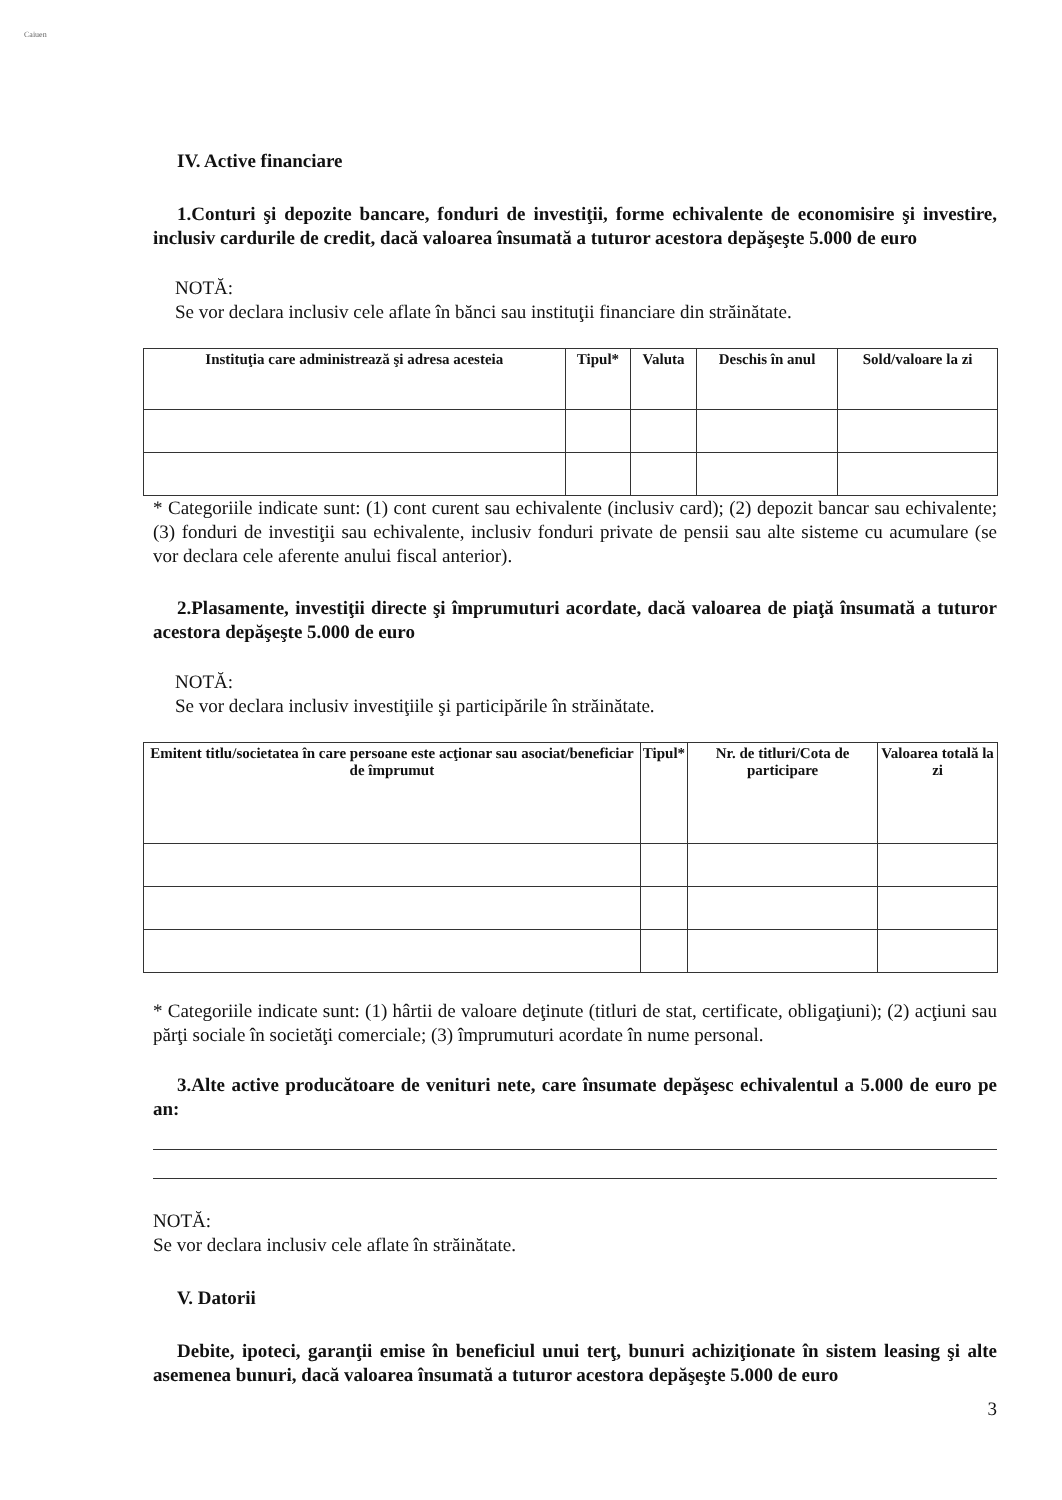Caiuen
IV. Active financiare
1.Conturi şi depozite bancare, fonduri de investiţii, forme echivalente de economisire şi investire, inclusiv cardurile de credit, dacă valoarea însumată a tuturor acestora depăşeşte 5.000 de euro
NOTĂ:
Se vor declara inclusiv cele aflate în bănci sau instituţii financiare din străinătate.
| Instituţia care administrează şi adresa acesteia | Tipul* | Valuta | Deschis în anul | Sold/valoare la zi |
| --- | --- | --- | --- | --- |
* Categoriile indicate sunt: (1) cont curent sau echivalente (inclusiv card); (2) depozit bancar sau echivalente; (3) fonduri de investiţii sau echivalente, inclusiv fonduri private de pensii sau alte sisteme cu acumulare (se vor declara cele aferente anului fiscal anterior).
2.Plasamente, investiţii directe şi împrumuturi acordate, dacă valoarea de piaţă însumată a tuturor acestora depăşeşte 5.000 de euro
NOTĂ:
Se vor declara inclusiv investiţiile şi participările în străinătate.
| Emitent titlu/societatea în care persoane este acţionar sau asociat/beneficiar de împrumut | Tipul* | Nr. de titluri/Cota de participare | Valoarea totală la zi |
| --- | --- | --- | --- |
* Categoriile indicate sunt: (1) hârtii de valoare deţinute (titluri de stat, certificate, obligaţiuni); (2) acţiuni sau părţi sociale în societăţi comerciale; (3) împrumuturi acordate în nume personal.
3.Alte active producătoare de venituri nete, care însumate depăşesc echivalentul a 5.000 de euro pe an:
NOTĂ:
Se vor declara inclusiv cele aflate în străinătate.
V. Datorii
Debite, ipoteci, garanţii emise în beneficiul unui terţ, bunuri achiziţionate în sistem leasing şi alte asemenea bunuri, dacă valoarea însumată a tuturor acestora depăşeşte 5.000 de euro
3